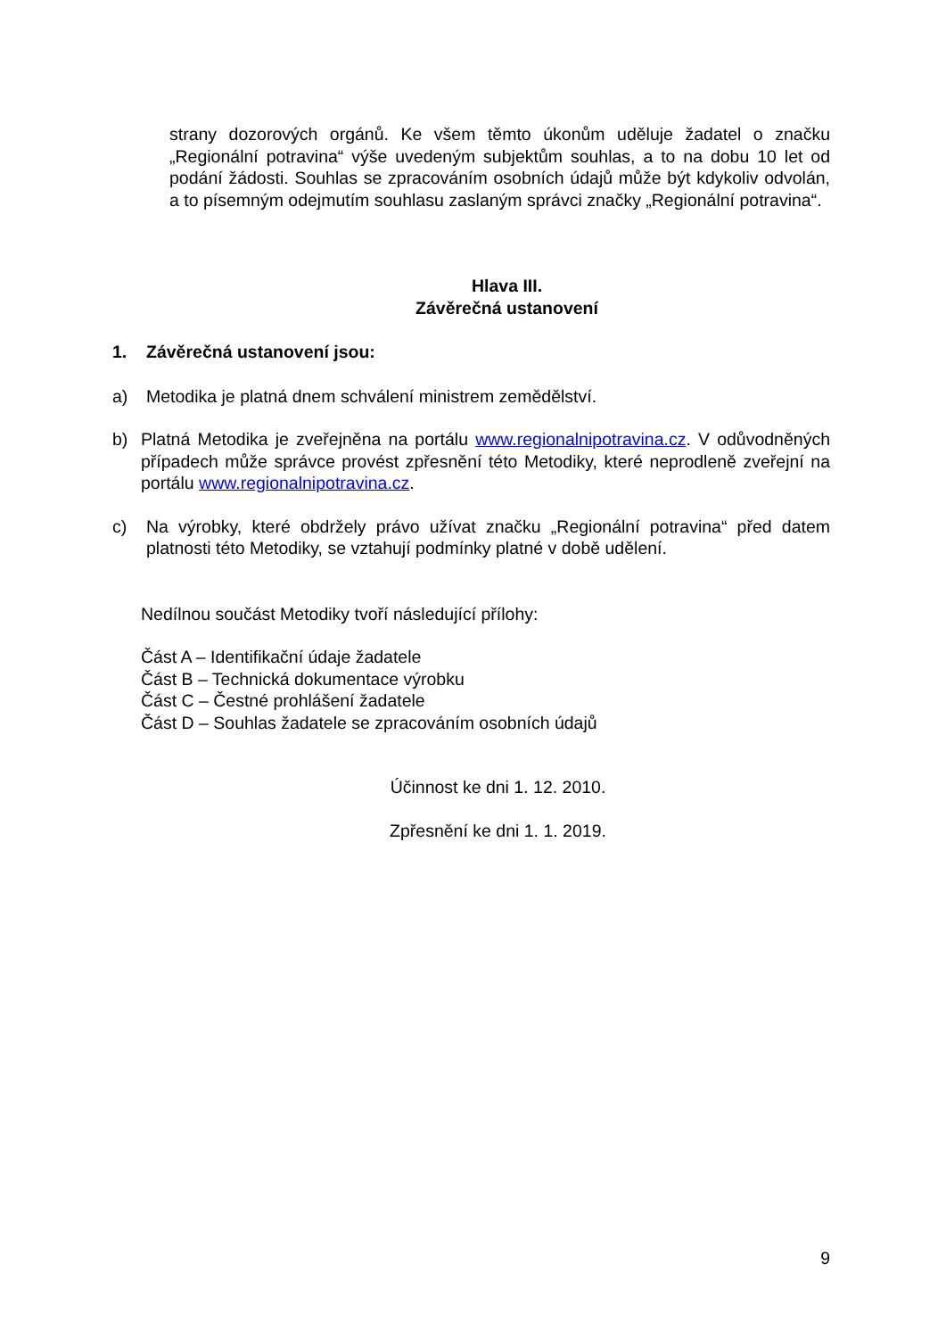strany dozorových orgánů. Ke všem těmto úkonům uděluje žadatel o značku „Regionální potravina“ výše uvedeným subjektům souhlas, a to na dobu 10 let od podání žádosti. Souhlas se zpracováním osobních údajů může být kdykoliv odvolán, a to písemným odejmutím souhlasu zaslaným správci značky „Regionální potravina“.
Hlava III.
Závěrečná ustanovení
1. Závěrečná ustanovení jsou:
a) Metodika je platná dnem schválení ministrem zemědělství.
b) Platná Metodika je zveřejněna na portálu www.regionalnipotravina.cz. V odůvodněných případech může správce provést zpřesnění této Metodiky, které neprodleně zveřejní na portálu www.regionalnipotravina.cz.
c) Na výrobky, které obdržely právo užívat značku „Regionální potravina“ před datem platnosti této Metodiky, se vztahují podmínky platné v době udělení.
Nedílnou součást Metodiky tvoří následující přílohy:
Část A – Identifikační údaje žadatele
Část B – Technická dokumentace výrobku
Část C – Čestné prohlášení žadatele
Část D – Souhlas žadatele se zpracováním osobních údajů
Účinnost ke dni 1. 12. 2010.
Zpřesnění ke dni 1. 1. 2019.
9